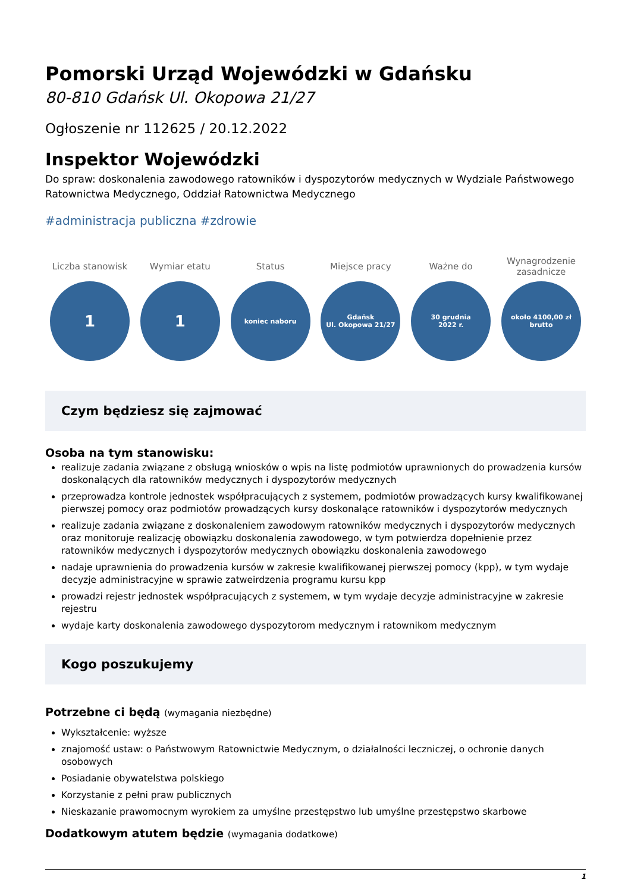Pomorski Urząd Wojewódzki w Gdańsku
80-810 Gdańsk Ul. Okopowa 21/27
Ogłoszenie nr 112625 / 20.12.2022
Inspektor Wojewódzki
Do spraw: doskonalenia zawodowego ratowników i dyspozytorów medycznych w Wydziale Państwowego Ratownictwa Medycznego, Oddział Ratownictwa Medycznego
#administracja publiczna #zdrowie
Liczba stanowisk
1
Wymiar etatu
1
Status
koniec naboru
Miejsce pracy
Gdańsk
Ul. Okopowa 21/27
Ważne do
30 grudnia
2022 r.
Wynagrodzenie zasadnicze
około 4100,00 zł
brutto
Czym będziesz się zajmować
Osoba na tym stanowisku:
realizuje zadania związane z obsługą wniosków o wpis na listę podmiotów uprawnionych do prowadzenia kursów doskonalących dla ratowników medycznych i dyspozytorów medycznych
przeprowadza kontrole jednostek współpracujących z systemem, podmiotów prowadzących kursy kwalifikowanej pierwszej pomocy oraz podmiotów prowadzących kursy doskonalące ratowników i dyspozytorów medycznych
realizuje zadania związane z doskonaleniem zawodowym ratowników medycznych i dyspozytorów medycznych oraz monitoruje realizację obowiązku doskonalenia zawodowego, w tym potwierdza dopełnienie przez ratowników medycznych i dyspozytorów medycznych obowiązku doskonalenia zawodowego
nadaje uprawnienia do prowadzenia kursów w zakresie kwalifikowanej pierwszej pomocy (kpp), w tym wydaje decyzje administracyjne w sprawie zatweirdzenia programu kursu kpp
prowadzi rejestr jednostek współpracujących z systemem, w tym wydaje decyzje administracyjne w zakresie rejestru
wydaje karty doskonalenia zawodowego dyspozytorom medycznym i ratownikom medycznym
Kogo poszukujemy
Potrzebne ci będą (wymagania niezbędne)
Wykształcenie: wyższe
znajomość ustaw: o Państwowym Ratownictwie Medycznym, o działalności leczniczej, o ochronie danych osobowych
Posiadanie obywatelstwa polskiego
Korzystanie z pełni praw publicznych
Nieskazanie prawomocnym wyrokiem za umyślne przestępstwo lub umyślne przestępstwo skarbowe
Dodatkowym atutem będzie (wymagania dodatkowe)
1